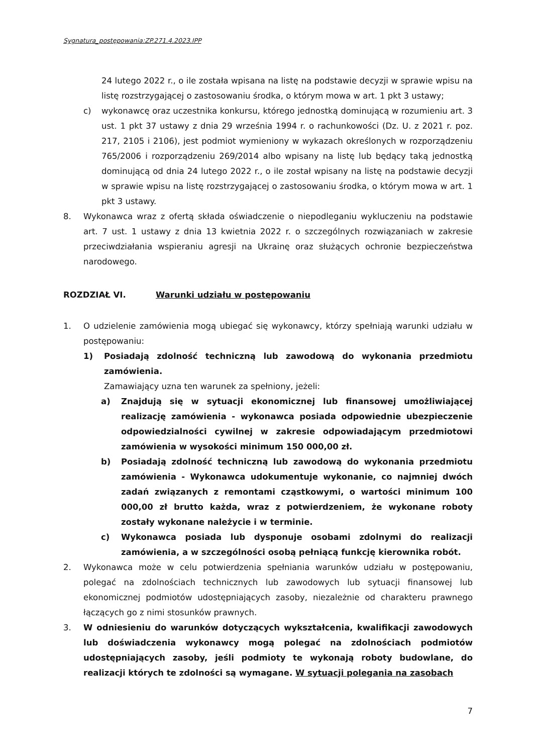Sygnatura_postępowania:ZP.271.4.2023.IPP
24 lutego 2022 r., o ile została wpisana na listę na podstawie decyzji w sprawie wpisu na listę rozstrzygającej o zastosowaniu środka, o którym mowa w art. 1 pkt 3 ustawy;
c) wykonawcę oraz uczestnika konkursu, którego jednostką dominującą w rozumieniu art. 3 ust. 1 pkt 37 ustawy z dnia 29 września 1994 r. o rachunkowości (Dz. U. z 2021 r. poz. 217, 2105 i 2106), jest podmiot wymieniony w wykazach określonych w rozporządzeniu 765/2006 i rozporządzeniu 269/2014 albo wpisany na listę lub będący taką jednostką dominującą od dnia 24 lutego 2022 r., o ile został wpisany na listę na podstawie decyzji w sprawie wpisu na listę rozstrzygającej o zastosowaniu środka, o którym mowa w art. 1 pkt 3 ustawy.
8. Wykonawca wraz z ofertą składa oświadczenie o niepodleganiu wykluczeniu na podstawie art. 7 ust. 1 ustawy z dnia 13 kwietnia 2022 r. o szczególnych rozwiązaniach w zakresie przeciwdziałania wspieraniu agresji na Ukrainę oraz służących ochronie bezpieczeństwa narodowego.
ROZDZIAŁ VI. Warunki udziału w postępowaniu
1. O udzielenie zamówienia mogą ubiegać się wykonawcy, którzy spełniają warunki udziału w postępowaniu:
1) Posiadają zdolność techniczną lub zawodową do wykonania przedmiotu zamówienia.
Zamawiający uzna ten warunek za spełniony, jeżeli:
a) Znajdują się w sytuacji ekonomicznej lub finansowej umożliwiającej realizację zamówienia - wykonawca posiada odpowiednie ubezpieczenie odpowiedzialności cywilnej w zakresie odpowiadającym przedmiotowi zamówienia w wysokości minimum 150 000,00 zł.
b) Posiadają zdolność techniczną lub zawodową do wykonania przedmiotu zamówienia - Wykonawca udokumentuje wykonanie, co najmniej dwóch zadań związanych z remontami cząstkowymi, o wartości minimum 100 000,00 zł brutto każda, wraz z potwierdzeniem, że wykonane roboty zostały wykonane należycie i w terminie.
c) Wykonawca posiada lub dysponuje osobami zdolnymi do realizacji zamówienia, a w szczególności osobą pełniącą funkcję kierownika robót.
2. Wykonawca może w celu potwierdzenia spełniania warunków udziału w postępowaniu, polegać na zdolnościach technicznych lub zawodowych lub sytuacji finansowej lub ekonomicznej podmiotów udostępniających zasoby, niezależnie od charakteru prawnego łączących go z nimi stosunków prawnych.
3. W odniesieniu do warunków dotyczących wykształcenia, kwalifikacji zawodowych lub doświadczenia wykonawcy mogą polegać na zdolnościach podmiotów udostępniających zasoby, jeśli podmioty te wykonają roboty budowlane, do realizacji których te zdolności są wymagane. W sytuacji polegania na zasobach
7